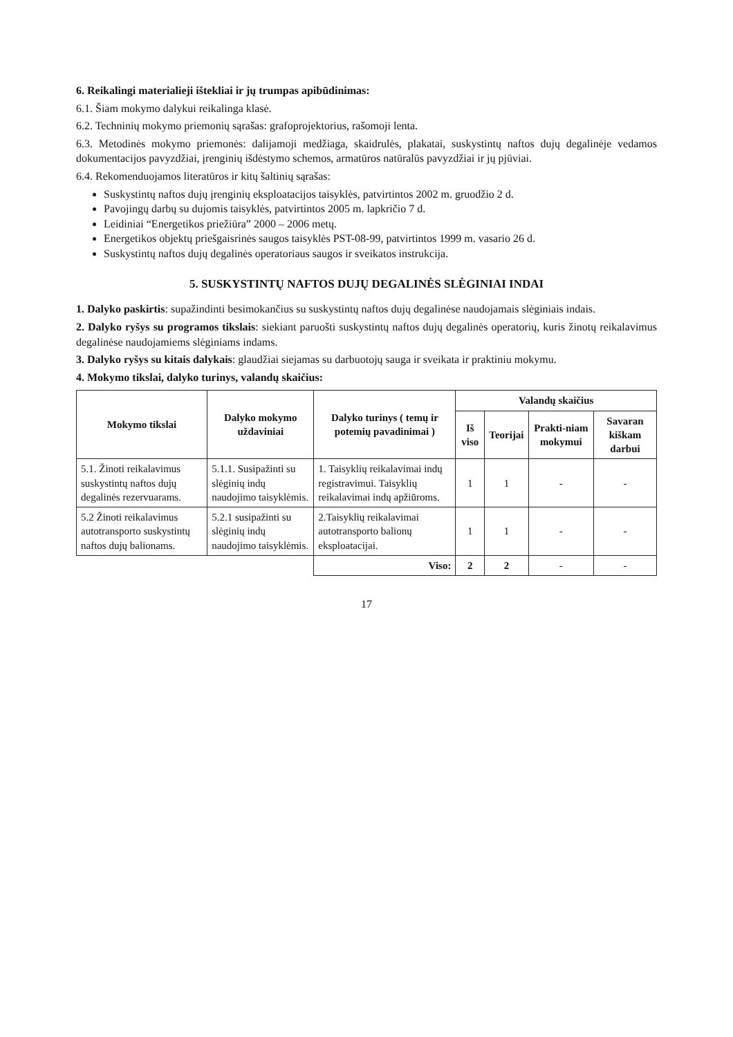6. Reikalingi materialieji ištekliai ir jų trumpas apibūdinimas:
6.1. Šiam mokymo dalykui reikalinga klasė.
6.2. Techninių mokymo priemonių sąrašas: grafoprojektorius, rašomoji lenta.
6.3. Metodinės mokymo priemonės: dalijamoji medžiaga, skaidrulės, plakatai, suskystintų naftos dujų degalinėje vedamos dokumentacijos pavyzdžiai, įrenginių išdėstymo schemos, armatūros natūralūs pavyzdžiai ir jų pjūviai.
6.4. Rekomenduojamos literatūros ir kitų šaltinių sąrašas:
Suskystintų naftos dujų įrenginių eksploatacijos taisyklės, patvirtintos 2002 m. gruodžio 2 d.
Pavojingų darbų su dujomis taisyklės, patvirtintos 2005 m. lapkričio 7 d.
Leidiniai “Energetikos priežiūra” 2000 – 2006 metų.
Energetikos objektų priešgaisrinės saugos taisyklės PST-08-99, patvirtintos 1999 m. vasario 26 d.
Suskystintų naftos dujų degalinės operatoriaus saugos ir sveikatos instrukcija.
5. SUSKYSTINTŲ NAFTOS DUJŲ DEGALINĖS SLĖGINIAI INDAI
1. Dalyko paskirtis: supažindinti besimokančius su suskystintų naftos dujų degalinėse naudojamais slėginiais indais.
2. Dalyko ryšys su programos tikslais: siekiant paruošti suskystintų naftos dujų degalinės operatorių, kuris žinotų reikalavimus degalinėse naudojamiems slėginiams indams.
3. Dalyko ryšys su kitais dalykais: glaudžiai siejamas su darbuotojų sauga ir sveikata ir praktiniu mokymu.
4. Mokymo tikslai, dalyko turinys, valandų skaičius:
| Mokymo tikslai | Dalyko mokymo uždaviniai | Dalyko turinys ( temų ir potemių pavadinimai ) | Valandų skaičius | | | |
| --- | --- | --- | --- | --- | --- | --- |
| | | | Iš viso | Teorijai | Prakti-niam mokymui | Savaran kiškam darbui |
| 5.1. Žinoti reikalavimus suskystintų naftos dujų degalinės rezervuarams. | 5.1.1. Susipažinti su slėginių indų naudojimo taisyklėmis. | 1. Taisyklių reikalavimai indų registravimui. Taisyklių reikalavimai indų apžiūroms. | 1 | 1 | - | - |
| 5.2 Žinoti reikalavimus autotransporto suskystintų naftos dujų balionams. | 5.2.1 susipažinti su slėginių indų naudojimo taisyklėmis. | 2.Taisyklių reikalavimai autotransporto balionų eksploatacijai. | 1 | 1 | - | - |
| | | Viso: | 2 | 2 | - | - |
17